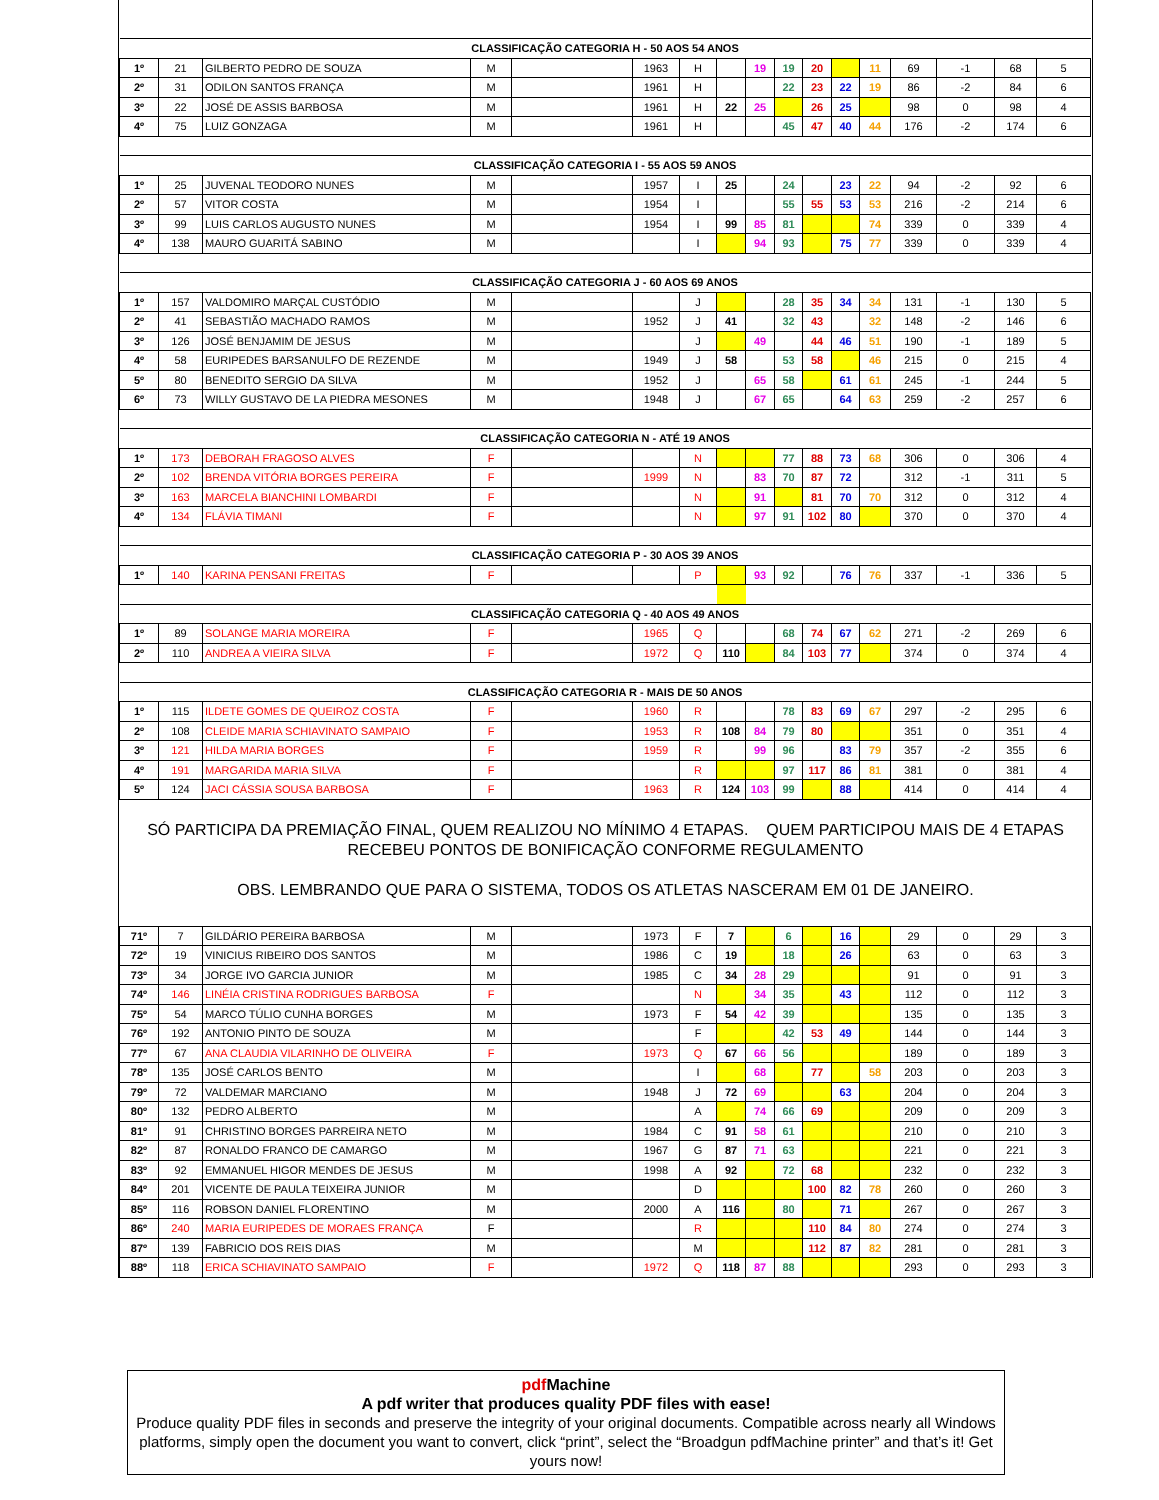| CLASSIFICAÇÃO CATEGORIA H - 50 AOS 54 ANOS | | | | | | | | | | | | | | | | |
| 1º | 21 | GILBERTO PEDRO DE SOUZA | M | | 1963 | H | | 19 | 19 | 20 | | 11 | 69 | -1 | 68 | 5 |
| 2º | 31 | ODILON SANTOS FRANÇA | M | | 1961 | H | | | 22 | 23 | 22 | 19 | 86 | -2 | 84 | 6 |
| 3º | 22 | JOSÉ DE ASSIS BARBOSA | M | | 1961 | H | 22 | 25 | | 26 | 25 | | 98 | 0 | 98 | 4 |
| 4º | 75 | LUIZ GONZAGA | M | | 1961 | H | | | 45 | 47 | 40 | 44 | 176 | -2 | 174 | 6 |
| CLASSIFICAÇÃO CATEGORIA I - 55 AOS 59 ANOS | | | | | | | | | | | | | | | | |
| 1º | 25 | JUVENAL TEODORO NUNES | M | | 1957 | I | 25 | | 24 | | 23 | 22 | 94 | -2 | 92 | 6 |
| 2º | 57 | VITOR COSTA | M | | 1954 | I | | | 55 | 55 | 53 | 53 | 216 | -2 | 214 | 6 |
| 3º | 99 | LUIS CARLOS AUGUSTO NUNES | M | | 1954 | I | 99 | 85 | 81 | | | 74 | 339 | 0 | 339 | 4 |
| 4º | 138 | MAURO GUARITÁ SABINO | M | | | I | | 94 | 93 | | 75 | 77 | 339 | 0 | 339 | 4 |
| CLASSIFICAÇÃO CATEGORIA J - 60 AOS 69 ANOS | | | | | | | | | | | | | | | | |
| 1º | 157 | VALDOMIRO MARÇAL CUSTÓDIO | M | | | J | | | 28 | 35 | 34 | 34 | 131 | -1 | 130 | 5 |
| 2º | 41 | SEBASTIÃO MACHADO RAMOS | M | | 1952 | J | 41 | | 32 | 43 | | 32 | 148 | -2 | 146 | 6 |
| 3º | 126 | JOSÉ BENJAMIM DE JESUS | M | | | J | | 49 | | 44 | 46 | 51 | 190 | -1 | 189 | 5 |
| 4º | 58 | EURIPEDES BARSANULFO DE REZENDE | M | | 1949 | J | 58 | | 53 | 58 | | 46 | 215 | 0 | 215 | 4 |
| 5º | 80 | BENEDITO SERGIO DA SILVA | M | | 1952 | J | | 65 | 58 | | 61 | 61 | 245 | -1 | 244 | 5 |
| 6º | 73 | WILLY GUSTAVO DE LA PIEDRA MESONES | M | | 1948 | J | | 67 | 65 | | 64 | 63 | 259 | -2 | 257 | 6 |
| CLASSIFICAÇÃO CATEGORIA N - ATÉ 19 ANOS | | | | | | | | | | | | | | | | |
| 1º | 173 | DEBORAH FRAGOSO ALVES | F | | | N | | | 77 | 88 | 73 | 68 | 306 | 0 | 306 | 4 |
| 2º | 102 | BRENDA VITÓRIA BORGES PEREIRA | F | | 1999 | N | | 83 | 70 | 87 | 72 | | 312 | -1 | 311 | 5 |
| 3º | 163 | MARCELA BIANCHINI LOMBARDI | F | | | N | | 91 | | 81 | 70 | 70 | 312 | 0 | 312 | 4 |
| 4º | 134 | FLÁVIA TIMANI | F | | | N | | 97 | 91 | 102 | 80 | | 370 | 0 | 370 | 4 |
| CLASSIFICAÇÃO CATEGORIA P - 30 AOS 39 ANOS | | | | | | | | | | | | | | | | |
| 1º | 140 | KARINA PENSANI FREITAS | F | | | P | | 93 | 92 | | 76 | 76 | 337 | -1 | 336 | 5 |
| CLASSIFICAÇÃO CATEGORIA Q - 40 AOS 49 ANOS | | | | | | | | | | | | | | | | |
| 1º | 89 | SOLANGE MARIA MOREIRA | F | | 1965 | Q | | | 68 | 74 | 67 | 62 | 271 | -2 | 269 | 6 |
| 2º | 110 | ANDREA A VIEIRA SILVA | F | | 1972 | Q | 110 | | 84 | 103 | 77 | | 374 | 0 | 374 | 4 |
| CLASSIFICAÇÃO CATEGORIA R - MAIS DE 50 ANOS | | | | | | | | | | | | | | | | |
| 1º | 115 | ILDETE GOMES DE QUEIROZ COSTA | F | | 1960 | R | | | 78 | 83 | 69 | 67 | 297 | -2 | 295 | 6 |
| 2º | 108 | CLEIDE MARIA SCHIAVINATO SAMPAIO | F | | 1953 | R | 108 | 84 | 79 | 80 | | | 351 | 0 | 351 | 4 |
| 3º | 121 | HILDA MARIA BORGES | F | | 1959 | R | | 99 | 96 | | 83 | 79 | 357 | -2 | 355 | 6 |
| 4º | 191 | MARGARIDA MARIA SILVA | F | | | R | | | 97 | 117 | 86 | 81 | 381 | 0 | 381 | 4 |
| 5º | 124 | JACI CÁSSIA SOUSA BARBOSA | F | | 1963 | R | 124 | 103 | 99 | | 88 | | 414 | 0 | 414 | 4 |
SÓ PARTICIPA DA PREMIAÇÃO FINAL, QUEM REALIZOU NO MÍNIMO 4 ETAPAS. QUEM PARTICIPOU MAIS DE 4 ETAPAS
RECEBEU PONTOS DE BONIFICAÇÃO CONFORME REGULAMENTO
OBS. LEMBRANDO QUE PARA O SISTEMA, TODOS OS ATLETAS NASCERAM EM 01 DE JANEIRO.
| 71º | 7 | GILDÁRIO PEREIRA BARBOSA | M | | 1973 | F | 7 | | 6 | | 16 | | 29 | 0 | 29 | 3 |
| 72º | 19 | VINICIUS RIBEIRO DOS SANTOS | M | | 1986 | C | 19 | | 18 | | 26 | | 63 | 0 | 63 | 3 |
| 73º | 34 | JORGE IVO GARCIA JUNIOR | M | | 1985 | C | 34 | 28 | 29 | | | | 91 | 0 | 91 | 3 |
| 74º | 146 | LINÉIA CRISTINA RODRIGUES BARBOSA | F | | | N | | 34 | 35 | | 43 | | 112 | 0 | 112 | 3 |
| 75º | 54 | MARCO TÚLIO CUNHA BORGES | M | | 1973 | F | 54 | 42 | 39 | | | | 135 | 0 | 135 | 3 |
| 76º | 192 | ANTONIO PINTO DE SOUZA | M | | | F | | | 42 | 53 | 49 | | 144 | 0 | 144 | 3 |
| 77º | 67 | ANA CLAUDIA VILARINHO DE OLIVEIRA | F | | 1973 | Q | 67 | 66 | 56 | | | | 189 | 0 | 189 | 3 |
| 78º | 135 | JOSÉ CARLOS BENTO | M | | | I | | 68 | | 77 | | 58 | 203 | 0 | 203 | 3 |
| 79º | 72 | VALDEMAR MARCIANO | M | | 1948 | J | 72 | 69 | | | 63 | | 204 | 0 | 204 | 3 |
| 80º | 132 | PEDRO ALBERTO | M | | | A | | 74 | 66 | 69 | | | 209 | 0 | 209 | 3 |
| 81º | 91 | CHRISTINO BORGES PARREIRA NETO | M | | 1984 | C | 91 | 58 | 61 | | | | 210 | 0 | 210 | 3 |
| 82º | 87 | RONALDO FRANCO DE CAMARGO | M | | 1967 | G | 87 | 71 | 63 | | | | 221 | 0 | 221 | 3 |
| 83º | 92 | EMMANUEL HIGOR MENDES DE JESUS | M | | 1998 | A | 92 | | 72 | 68 | | | 232 | 0 | 232 | 3 |
| 84º | 201 | VICENTE DE PAULA TEIXEIRA JUNIOR | M | | | D | | | | 100 | 82 | 78 | 260 | 0 | 260 | 3 |
| 85º | 116 | ROBSON DANIEL FLORENTINO | M | | 2000 | A | 116 | | 80 | | 71 | | 267 | 0 | 267 | 3 |
| 86º | 240 | MARIA EURIPEDES DE MORAES FRANÇA | F | | | R | | | | 110 | 84 | 80 | 274 | 0 | 274 | 3 |
| 87º | 139 | FABRICIO DOS REIS DIAS | M | | | M | | | | 112 | 87 | 82 | 281 | 0 | 281 | 3 |
| 88º | 118 | ERICA SCHIAVINATO SAMPAIO | F | | 1972 | Q | 118 | 87 | 88 | | | | 293 | 0 | 293 | 3 |
pdf Machine
A pdf writer that produces quality PDF files with ease!
Produce quality PDF files in seconds and preserve the integrity of your original documents. Compatible across nearly all Windows platforms, simply open the document you want to convert, click “print”, select the “Broadgun pdfMachine printer” and that’s it! Get yours now!